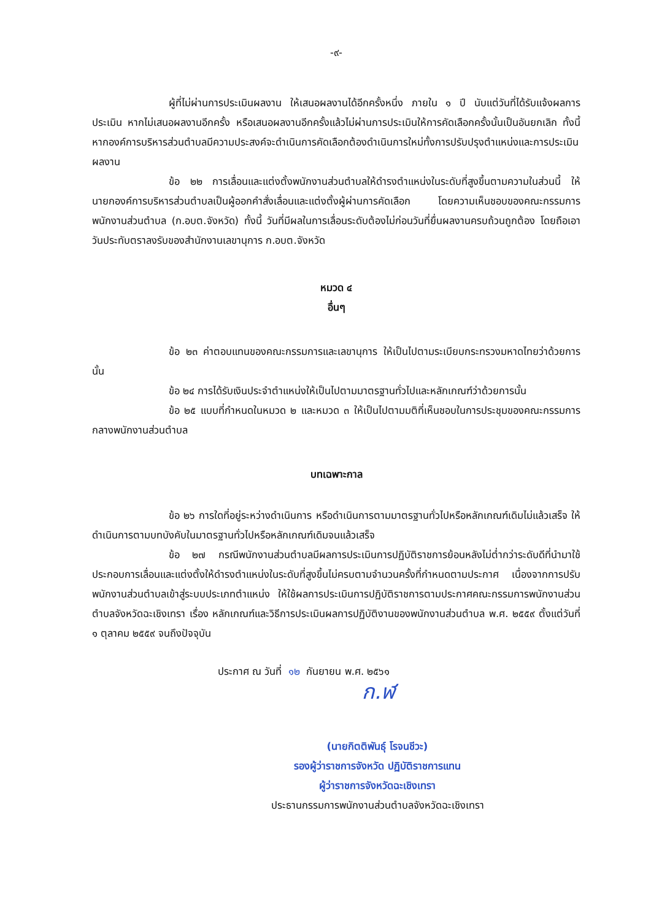-๙-
ผู้ที่ไม่ผ่านการประเมินผลงาน ให้เสนอผลงานได้อีกครั้งหนึ่ง ภายใน ๑ ปี นับแต่วันที่ได้รับแจ้งผลการประเมิน หากไม่เสนอผลงานอีกครั้ง หรือเสนอผลงานอีกครั้งแล้วไม่ผ่านการประเมินให้การคัดเลือกครั้งนั้นเป็นอันยกเลิก ทั้งนี้ หากองค์การบริหารส่วนตำบลมีความประสงค์จะดำเนินการคัดเลือกต้องดำเนินการใหม่ทั้งการปรับปรุงตำแหน่งและการประเมินผลงาน
ข้อ ๒๒ การเลื่อนและแต่งตั้งพนักงานส่วนตำบลให้ดำรงตำแหน่งในระดับที่สูงขึ้นตามความในส่วนนี้ ให้นายกองค์การบริหารส่วนตำบลเป็นผู้ออกคำสั่งเลื่อนและแต่งตั้งผู้ผ่านการคัดเลือก โดยความเห็นชอบของคณะกรรมการพนักงานส่วนตำบล (ก.อบต.จังหวัด) ทั้งนี้ วันที่มีผลในการเลื่อนระดับต้องไม่ก่อนวันที่ยื่นผลงานครบถ้วนถูกต้อง โดยถือเอาวันประทับตราลงรับของสำนักงานเลขานุการ ก.อบต.จังหวัด
หมวด ๔
อื่นๆ
ข้อ ๒๓ ค่าตอบแทนของคณะกรรมการและเลขานุการ ให้เป็นไปตามระเบียบกระทรวงมหาดไทยว่าด้วยการนั้น
ข้อ ๒๔ การได้รับเงินประจำตำแหน่งให้เป็นไปตามมาตรฐานทั่วไปและหลักเกณฑ์ว่าด้วยการนั้น
ข้อ ๒๕ แบบที่กำหนดในหมวด ๒ และหมวด ๓ ให้เป็นไปตามมติที่เห็นชอบในการประชุมของคณะกรรมการกลางพนักงานส่วนตำบล
บทเฉพาะกาล
ข้อ ๒๖ การใดที่อยู่ระหว่างดำเนินการ หรือดำเนินการตามมาตรฐานทั่วไปหรือหลักเกณฑ์เดิมไม่แล้วเสร็จ ให้ดำเนินการตามบทบังคับในมาตรฐานทั่วไปหรือหลักเกณฑ์เดิมจนแล้วเสร็จ
ข้อ ๒๗ กรณีพนักงานส่วนตำบลมีผลการประเมินการปฏิบัติราชการย้อนหลังไม่ต่ำกว่าระดับดีที่นำมาใช้ประกอบการเลื่อนและแต่งตั้งให้ดำรงตำแหน่งในระดับที่สูงขึ้นไม่ครบตามจำนวนครั้งที่กำหนดตามประกาศ เนื่องจากการปรับพนักงานส่วนตำบลเข้าสู่ระบบประเภทตำแหน่ง ให้ใช้ผลการประเมินการปฏิบัติราชการตามประกาศคณะกรรมการพนักงานส่วนตำบลจังหวัดฉะเชิงเทรา เรื่อง หลักเกณฑ์และวิธีการประเมินผลการปฏิบัติงานของพนักงานส่วนตำบล พ.ศ. ๒๕๕๙ ตั้งแต่วันที่ ๑ ตุลาคม ๒๕๕๙ จนถึงปัจจุบัน
ประกาศ ณ วันที่ ๑๒ กันยายน พ.ศ. ๒๕๖๑
ก.ฬ
(นายกิตติพันธุ์ โรจนชีวะ)
รองผู้ว่าราชการจังหวัด ปฏิบัติราชการแทน
ผู้ว่าราชการจังหวัดฉะเชิงเทรา
ประธานกรรมการพนักงานส่วนตำบลจังหวัดฉะเชิงเทรา